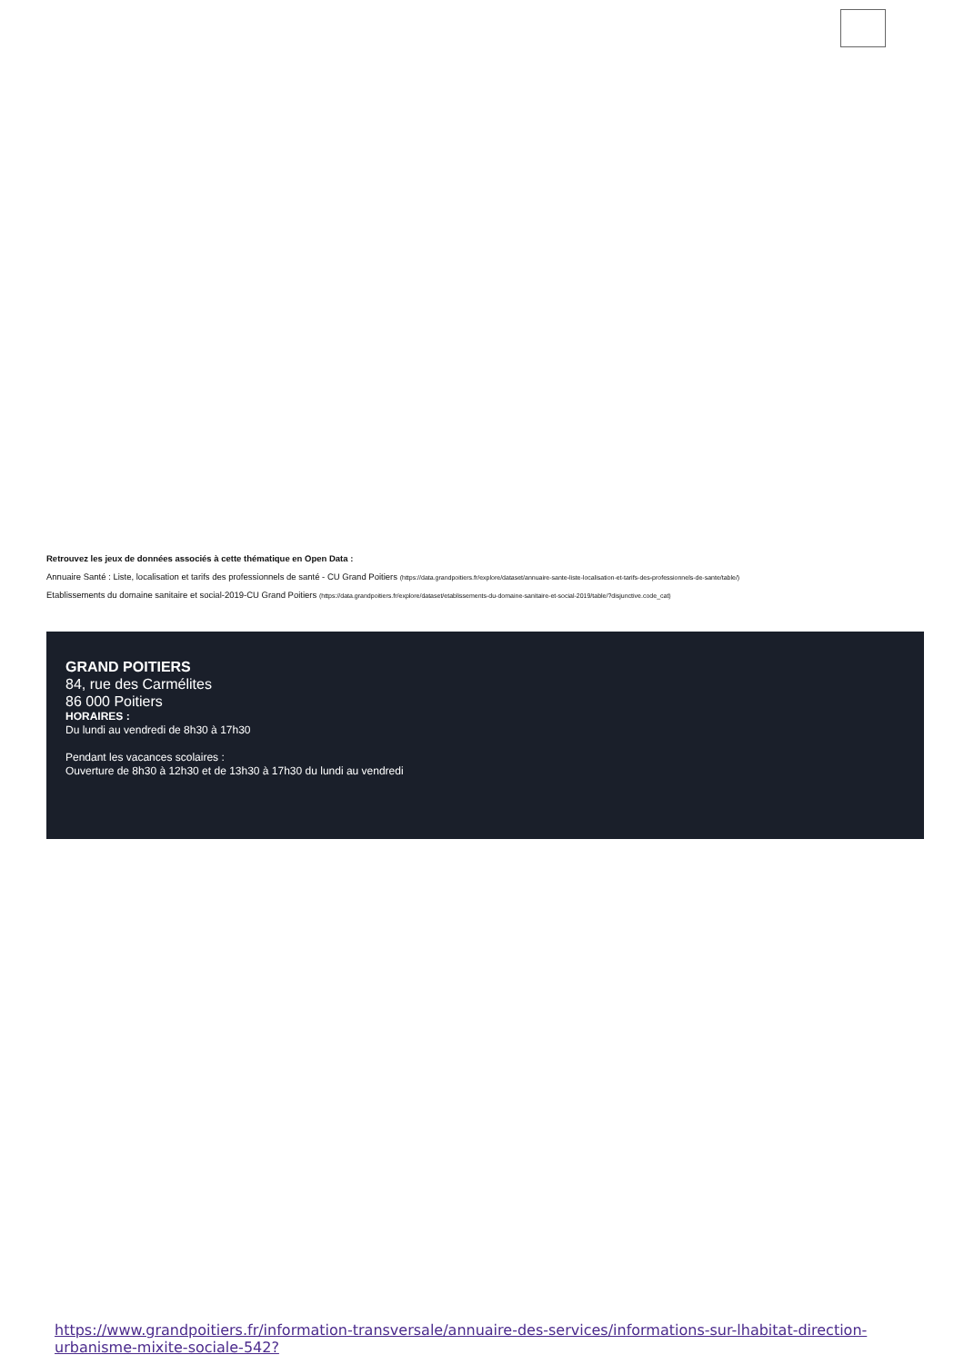Retrouvez les jeux de données associés à cette thématique en Open Data :
Annuaire Santé : Liste, localisation et tarifs des professionnels de santé - CU Grand Poitiers (https://data.grandpoitiers.fr/explore/dataset/annuaire-sante-liste-localisation-et-tarifs-des-professionnels-de-sante/table/)
Etablissements du domaine sanitaire et social-2019-CU Grand Poitiers (https://data.grandpoitiers.fr/explore/dataset/etablissements-du-domaine-sanitaire-et-social-2019/table/?disjunctive.code_cat)
GRAND POITIERS
84, rue des Carmélites
86 000 Poitiers
HORAIRES :
Du lundi au vendredi de 8h30 à 17h30
Pendant les vacances scolaires :
Ouverture de 8h30 à 12h30 et de 13h30 à 17h30 du lundi au vendredi
https://www.grandpoitiers.fr/information-transversale/annuaire-des-services/informations-sur-lhabitat-direction-urbanisme-mixite-sociale-542?